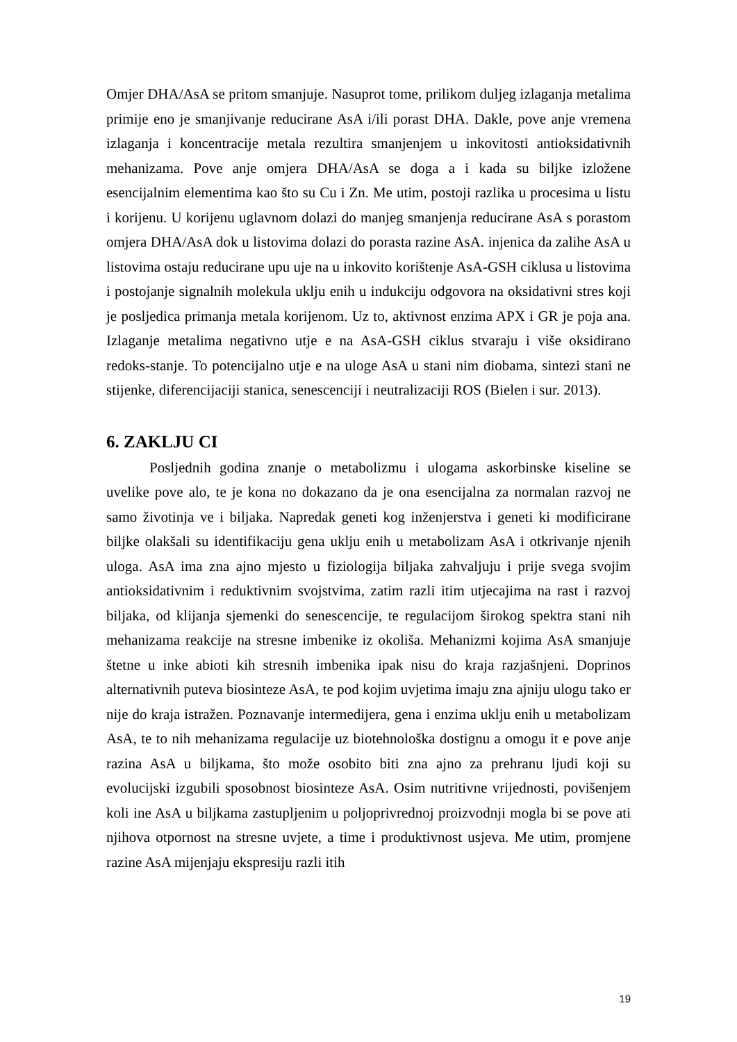Omjer DHA/AsA se pritom smanjuje. Nasuprot tome, prilikom duljeg izlaganja metalima primije eno je smanjivanje reducirane AsA i/ili porast DHA. Dakle, pove anje vremena izlaganja i koncentracije metala rezultira smanjenjem u inkovitosti antioksidativnih mehanizama. Pove anje omjera DHA/AsA se doga a i kada su biljke izložene esencijalnim elementima kao što su Cu i Zn. Me utim, postoji razlika u procesima u listu i korijenu. U korijenu uglavnom dolazi do manjeg smanjenja reducirane AsA s porastom omjera DHA/AsA dok u listovima dolazi do porasta razine AsA. injenica da zalihe AsA u listovima ostaju reducirane upu uje na u inkovito korištenje AsA-GSH ciklusa u listovima i postojanje signalnih molekula uklju enih u indukciju odgovora na oksidativni stres koji je posljedica primanja metala korijenom. Uz to, aktivnost enzima APX i GR je poja ana. Izlaganje metalima negativno utje e na AsA-GSH ciklus stvaraju i više oksidirano redoks-stanje. To potencijalno utje e na uloge AsA u stani nim diobama, sintezi stani ne stijenke, diferencijaciji stanica, senescenciji i neutralizaciji ROS (Bielen i sur. 2013).
6. ZAKLJU CI
Posljednih godina znanje o metabolizmu i ulogama askorbinske kiseline se uvelike pove alo, te je kona no dokazano da je ona esencijalna za normalan razvoj ne samo životinja ve i biljaka. Napredak geneti kog inženjerstva i geneti ki modificirane biljke olakšali su identifikaciju gena uklju enih u metabolizam AsA i otkrivanje njenih uloga. AsA ima zna ajno mjesto u fiziologija biljaka zahvaljuju i prije svega svojim antioksidativnim i reduktivnim svojstvima, zatim razli itim utjecajima na rast i razvoj biljaka, od klijanja sjemenki do senescencije, te regulacijom širokog spektra stani nih mehanizama reakcije na stresne imbenike iz okoliša. Mehanizmi kojima AsA smanjuje štetne u inke abioti kih stresnih imbenika ipak nisu do kraja razjašnjeni. Doprinos alternativnih puteva biosinteze AsA, te pod kojim uvjetima imaju zna ajniju ulogu tako er nije do kraja istražen. Poznavanje intermedijera, gena i enzima uklju enih u metabolizam AsA, te to nih mehanizama regulacije uz biotehnološka dostignu a omogu it e pove anje razina AsA u biljkama, što može osobito biti zna ajno za prehranu ljudi koji su evolucijski izgubili sposobnost biosinteze AsA. Osim nutritivne vrijednosti, povišenjem koli ine AsA u biljkama zastupljenim u poljoprivrednoj proizvodnji mogla bi se pove ati njihova otpornost na stresne uvjete, a time i produktivnost usjeva. Me utim, promjene razine AsA mijenjaju ekspresiju razli itih
19